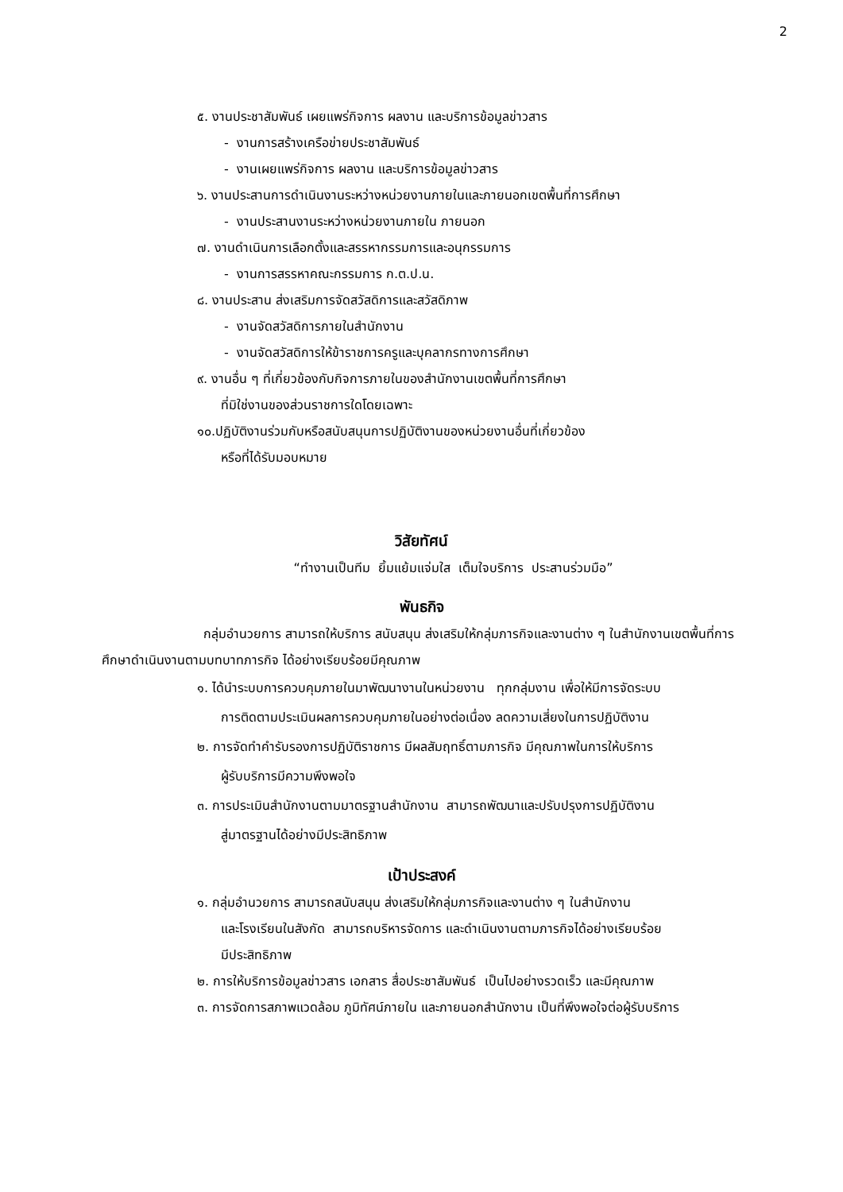2
๕. งานประชาสัมพันธ์ เผยแพร่กิจการ ผลงาน และบริการข้อมูลข่าวสาร
- งานการสร้างเครือข่ายประชาสัมพันธ์
- งานเผยแพร่กิจการ ผลงาน และบริการข้อมูลข่าวสาร
๖. งานประสานการดำเนินงานระหว่างหน่วยงานภายในและภายนอกเขตพื้นที่การศึกษา
- งานประสานงานระหว่างหน่วยงานภายใน ภายนอก
๗. งานดำเนินการเลือกตั้งและสรรหากรรมการและอนุกรรมการ
- งานการสรรหาคณะกรรมการ ก.ต.ป.น.
๘. งานประสาน ส่งเสริมการจัดสวัสดิการและสวัสดิภาพ
- งานจัดสวัสดิการภายในสำนักงาน
- งานจัดสวัสดิการให้ข้าราชการครูและบุคลากรทางการศึกษา
๙. งานอื่น ๆ ที่เกี่ยวข้องกับกิจการภายในของสำนักงานเขตพื้นที่การศึกษา
ที่มิใช่งานของส่วนราชการใดโดยเฉพาะ
๑๐.ปฏิบัติงานร่วมกับหรือสนับสนุนการปฏิบัติงานของหน่วยงานอื่นที่เกี่ยวข้อง
หรือที่ได้รับมอบหมาย
วิสัยทัศน์
“ทำงานเป็นทีม ยิ้มแย้มแจ่มใส เต็มใจบริการ ประสานร่วมมือ”
พันธกิจ
กลุ่มอำนวยการ สามารถให้บริการ สนับสนุน ส่งเสริมให้กลุ่มภารกิจและงานต่าง ๆ ในสำนักงานเขตพื้นที่การศึกษาดำเนินงานตามบทบาทภารกิจ ได้อย่างเรียบร้อยมีคุณภาพ
๑. ได้นำระบบการควบคุมภายในมาพัฒนางานในหน่วยงาน ทุกกลุ่มงาน เพื่อให้มีการจัดระบบ
การติดตามประเมินผลการควบคุมภายในอย่างต่อเนื่อง ลดความเสี่ยงในการปฏิบัติงาน
๒. การจัดทำคำรับรองการปฏิบัติราชการ มีผลสัมฤทธิ์ตามภารกิจ มีคุณภาพในการให้บริการ
ผู้รับบริการมีความพึงพอใจ
๓. การประเมินสำนักงานตามมาตรฐานสำนักงาน สามารถพัฒนาและปรับปรุงการปฏิบัติงาน
สู่มาตรฐานได้อย่างมีประสิทธิภาพ
เป้าประสงค์
๑. กลุ่มอำนวยการ สามารถสนับสนุน ส่งเสริมให้กลุ่มภารกิจและงานต่าง ๆ ในสำนักงาน
และโรงเรียนในสังกัด สามารถบริหารจัดการ และดำเนินงานตามภารกิจได้อย่างเรียบร้อย
มีประสิทธิภาพ
๒. การให้บริการข้อมูลข่าวสาร เอกสาร สื่อประชาสัมพันธ์ เป็นไปอย่างรวดเร็ว และมีคุณภาพ
๓. การจัดการสภาพแวดล้อม ภูมิทัศน์ภายใน และภายนอกสำนักงาน เป็นที่พึงพอใจต่อผู้รับบริการ